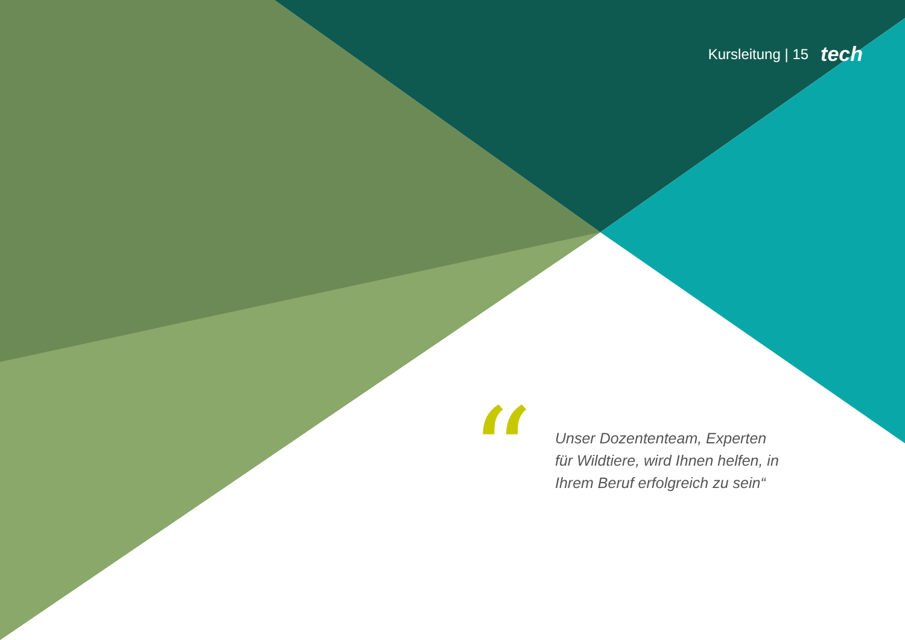Kursleitung | 15 tech
“
Unser Dozententeam, Experten für Wildtiere, wird Ihnen helfen, in Ihrem Beruf erfolgreich zu sein“